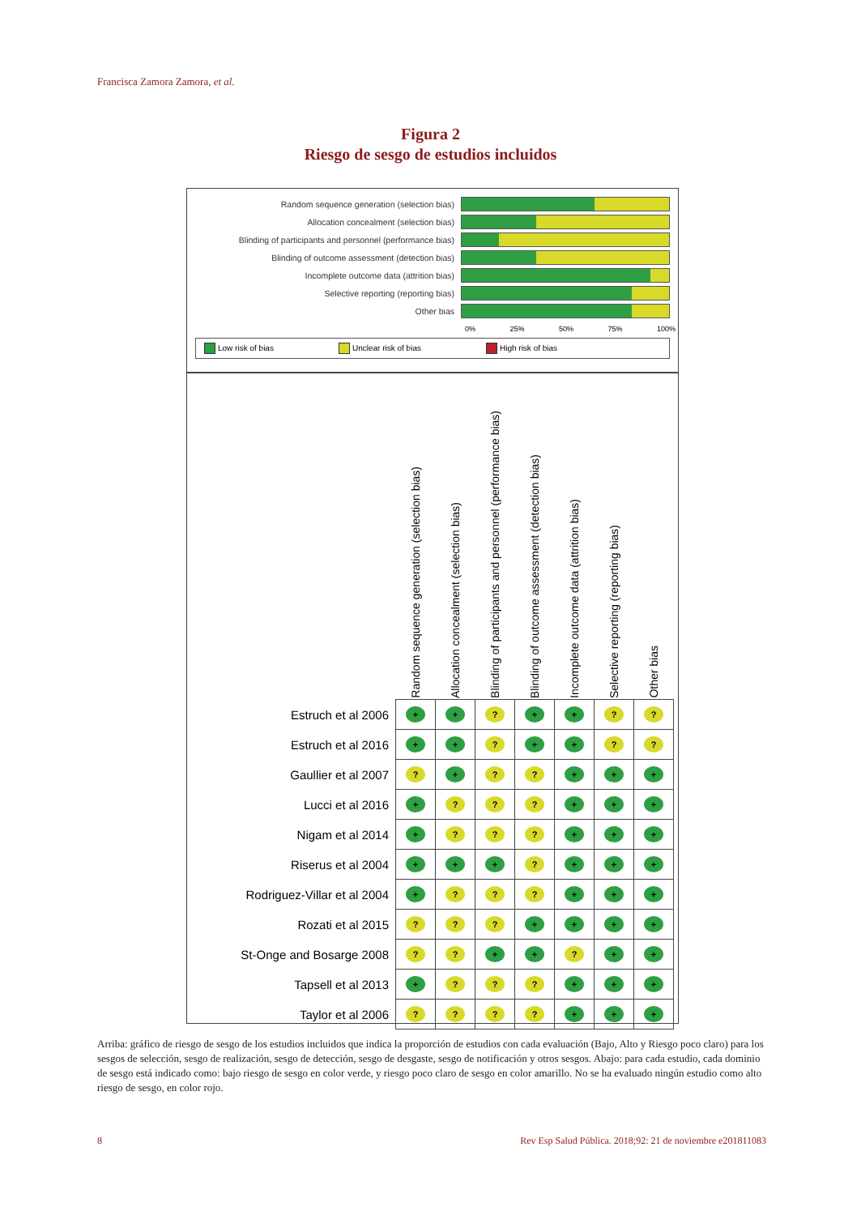Francisca Zamora Zamora, et al.
Figura 2
Riesgo de sesgo de estudios incluidos
Random sequence generation (selection bias)
Allocation concealment (selection bias)
Blinding of participants and personnel (performance bias)
Blinding of outcome assessment (detection bias)
Incomplete outcome data (attrition bias)
Selective reporting (reporting bias)
Other bias
0% 25% 50% 75% 100%
Low risk of bias Unclear risk of bias High risk of bias
| | Random sequence generation (selection bias) | Allocation concealment (selection bias) | Blinding of participants and personnel (performance bias) | Blinding of outcome assessment (detection bias) | Incomplete outcome data (attrition bias) | Selective reporting (reporting bias) | Other bias |
| --- | --- | --- | --- | --- | --- | --- | --- |
| Estruch et al 2006 | + | + | ? | + | + | ? | ? |
| Estruch et al 2016 | + | + | ? | + | + | ? | ? |
| Gaullier et al 2007 | ? | + | ? | ? | + | + | + |
| Lucci et al 2016 | + | ? | ? | ? | + | + | + |
| Nigam et al 2014 | + | ? | ? | ? | + | + | + |
| Riserus et al 2004 | + | + | + | ? | + | + | + |
| Rodriguez-Villar et al 2004 | + | ? | ? | ? | + | + | + |
| Rozati et al 2015 | ? | ? | ? | + | + | + | + |
| St-Onge and Bosarge 2008 | ? | ? | + | + | ? | + | + |
| Tapsell et al 2013 | + | ? | ? | ? | + | + | + |
| Taylor et al 2006 | ? | ? | ? | ? | + | + | + |
Arriba: gráfico de riesgo de sesgo de los estudios incluidos que indica la proporción de estudios con cada evaluación (Bajo, Alto y Riesgo poco claro) para los sesgos de selección, sesgo de realización, sesgo de detección, sesgo de desgaste, sesgo de notificación y otros sesgos. Abajo: para cada estudio, cada dominio de sesgo está indicado como: bajo riesgo de sesgo en color verde, y riesgo poco claro de sesgo en color amarillo. No se ha evaluado ningún estudio como alto riesgo de sesgo, en color rojo.
8
Rev Esp Salud Pública. 2018;92: 21 de noviembre e201811083